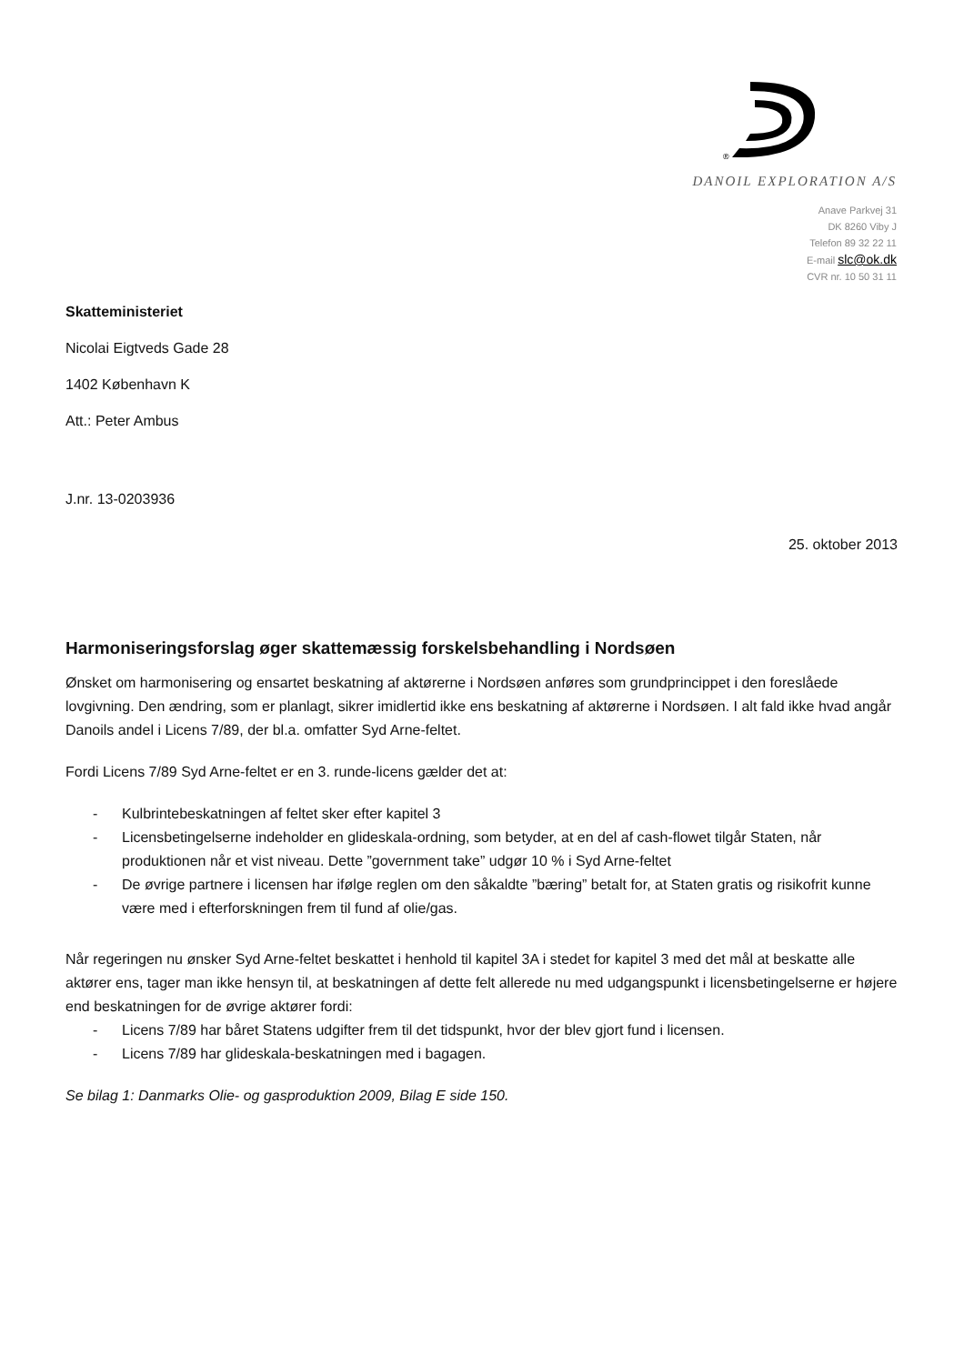®
DANOIL EXPLORATION A/S
Anave Parkvej 31
DK 8260 Viby J
Telefon 89 32 22 11
E-mail slc@ok.dk
CVR nr. 10 50 31 11
Skatteministeriet
Nicolai Eigtveds Gade 28
1402 København K
Att.: Peter Ambus
J.nr. 13-0203936
25. oktober 2013
Harmoniseringsforslag øger skattemæssig forskelsbehandling i Nordsøen
Ønsket om harmonisering og ensartet beskatning af aktørerne i Nordsøen anføres som grundprincippet i den foreslåede lovgivning. Den ændring, som er planlagt, sikrer imidlertid ikke ens beskatning af aktørerne i Nordsøen. I alt fald ikke hvad angår Danoils andel i Licens 7/89, der bl.a. omfatter Syd Arne-feltet.
Fordi Licens 7/89 Syd Arne-feltet er en 3. runde-licens gælder det at:
- Kulbrintebeskatningen af feltet sker efter kapitel 3
- Licensbetingelserne indeholder en glideskala-ordning, som betyder, at en del af cash-flowet tilgår Staten, når produktionen når et vist niveau. Dette ”government take” udgør 10 % i Syd Arne-feltet
- De øvrige partnere i licensen har ifølge reglen om den såkaldte ”bæring” betalt for, at Staten gratis og risikofrit kunne være med i efterforskningen frem til fund af olie/gas.
Når regeringen nu ønsker Syd Arne-feltet beskattet i henhold til kapitel 3A i stedet for kapitel 3 med det mål at beskatte alle aktører ens, tager man ikke hensyn til, at beskatningen af dette felt allerede nu med udgangspunkt i licensbetingelserne er højere end beskatningen for de øvrige aktører fordi:
- Licens 7/89 har båret Statens udgifter frem til det tidspunkt, hvor der blev gjort fund i licensen.
- Licens 7/89 har glideskala-beskatningen med i bagagen.
Se bilag 1: Danmarks Olie- og gasproduktion 2009, Bilag E side 150.